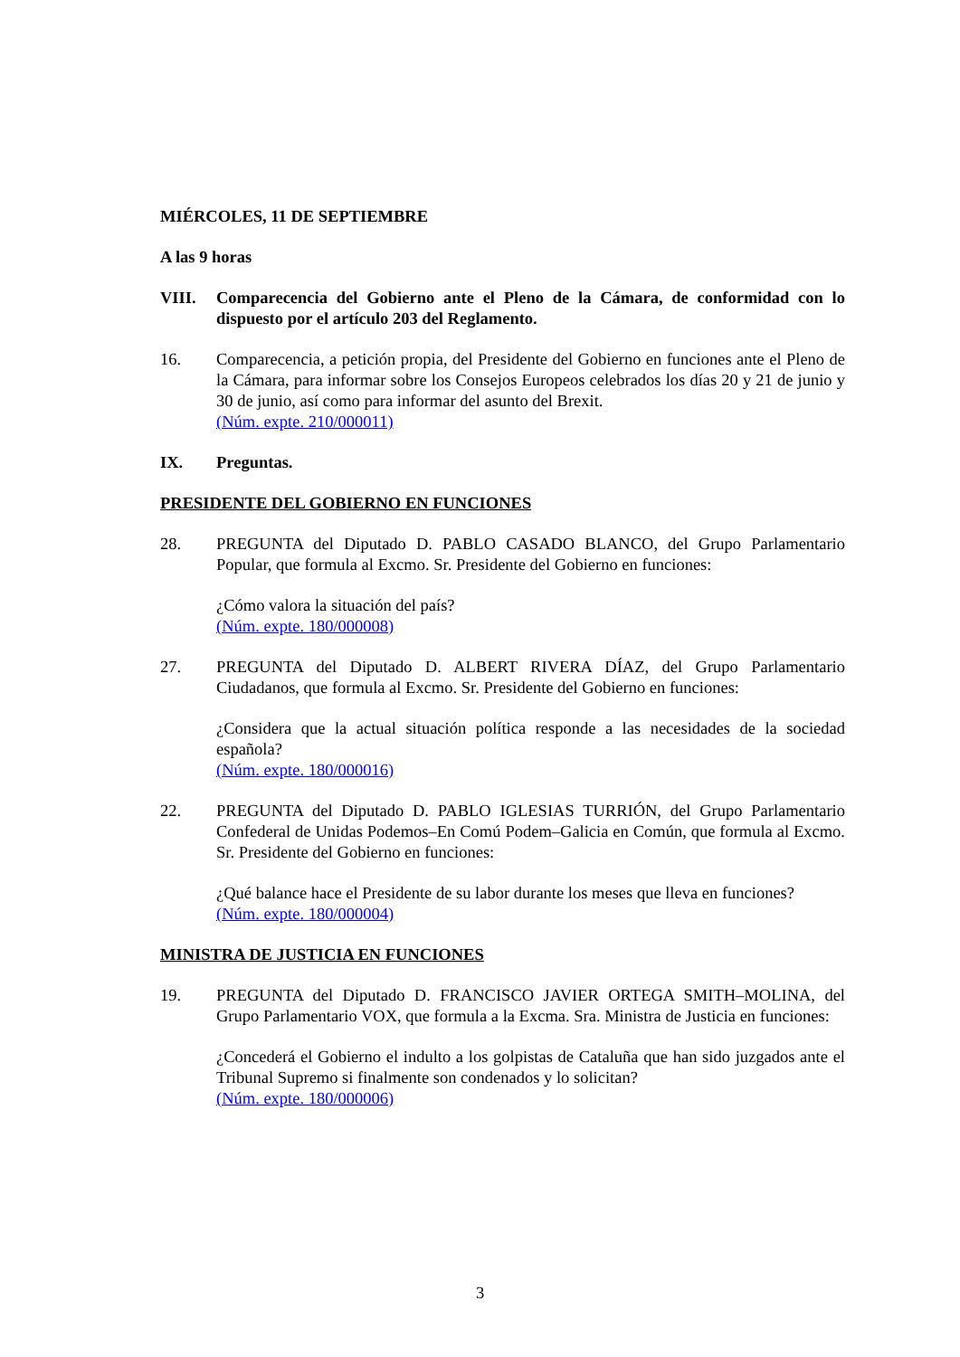MIÉRCOLES, 11 DE SEPTIEMBRE
A las 9 horas
VIII. Comparecencia del Gobierno ante el Pleno de la Cámara, de conformidad con lo dispuesto por el artículo 203 del Reglamento.
16. Comparecencia, a petición propia, del Presidente del Gobierno en funciones ante el Pleno de la Cámara, para informar sobre los Consejos Europeos celebrados los días 20 y 21 de junio y 30 de junio, así como para informar del asunto del Brexit.
(Núm. expte. 210/000011)
IX. Preguntas.
PRESIDENTE DEL GOBIERNO EN FUNCIONES
28. PREGUNTA del Diputado D. PABLO CASADO BLANCO, del Grupo Parlamentario Popular, que formula al Excmo. Sr. Presidente del Gobierno en funciones:
¿Cómo valora la situación del país?
(Núm. expte. 180/000008)
27. PREGUNTA del Diputado D. ALBERT RIVERA DÍAZ, del Grupo Parlamentario Ciudadanos, que formula al Excmo. Sr. Presidente del Gobierno en funciones:
¿Considera que la actual situación política responde a las necesidades de la sociedad española?
(Núm. expte. 180/000016)
22. PREGUNTA del Diputado D. PABLO IGLESIAS TURRIÓN, del Grupo Parlamentario Confederal de Unidas Podemos–En Comú Podem–Galicia en Común, que formula al Excmo. Sr. Presidente del Gobierno en funciones:
¿Qué balance hace el Presidente de su labor durante los meses que lleva en funciones?
(Núm. expte. 180/000004)
MINISTRA DE JUSTICIA EN FUNCIONES
19. PREGUNTA del Diputado D. FRANCISCO JAVIER ORTEGA SMITH–MOLINA, del Grupo Parlamentario VOX, que formula a la Excma. Sra. Ministra de Justicia en funciones:
¿Concederá el Gobierno el indulto a los golpistas de Cataluña que han sido juzgados ante el Tribunal Supremo si finalmente son condenados y lo solicitan?
(Núm. expte. 180/000006)
3